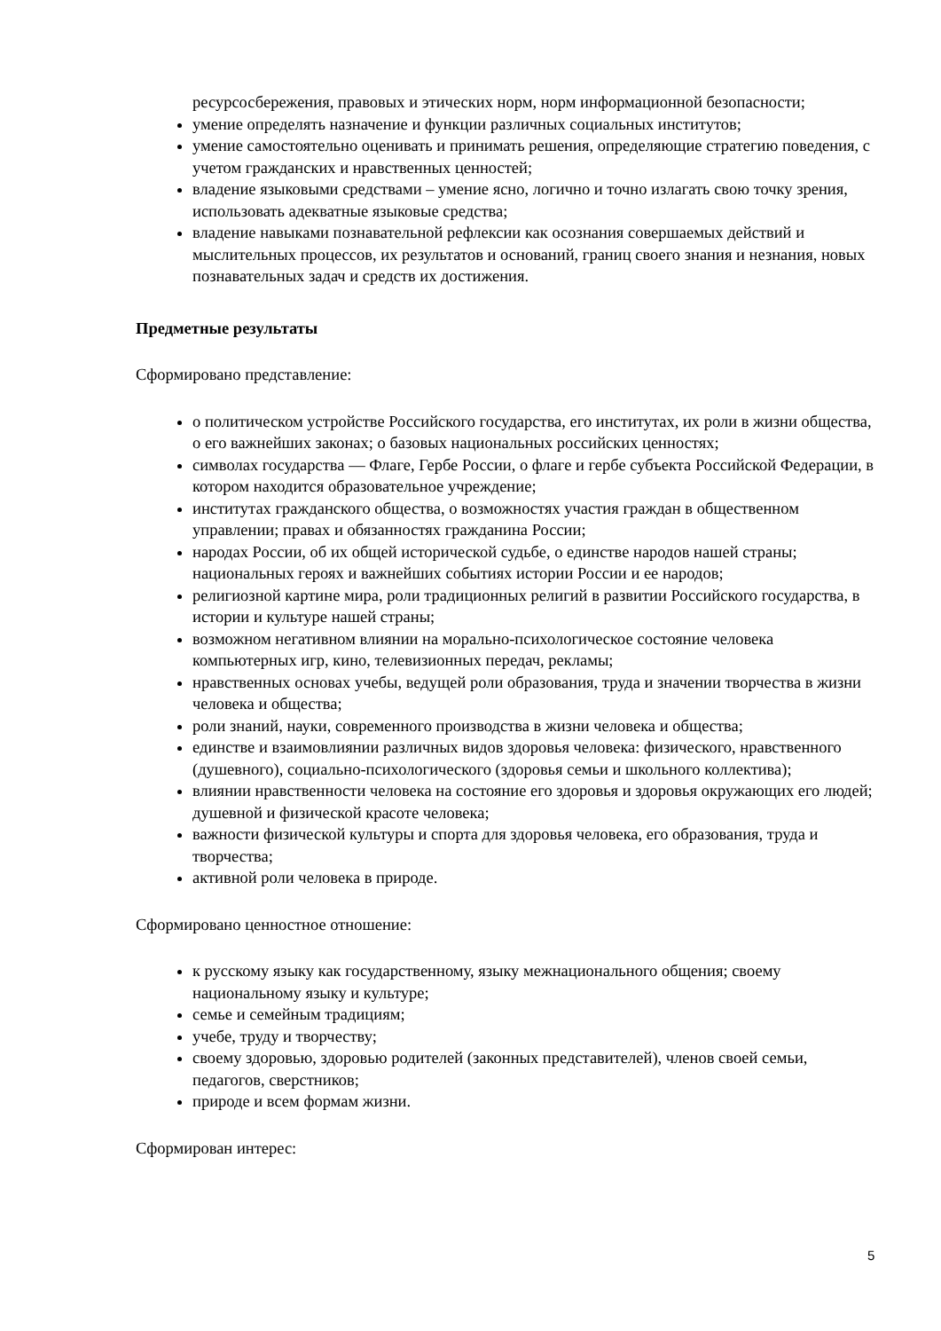ресурсосбережения, правовых и этических норм, норм информационной безопасности;
умение определять назначение и функции различных социальных институтов;
умение самостоятельно оценивать и принимать решения, определяющие стратегию поведения, с учетом гражданских и нравственных ценностей;
владение языковыми средствами – умение ясно, логично и точно излагать свою точку зрения, использовать адекватные языковые средства;
владение навыками познавательной рефлексии как осознания совершаемых действий и мыслительных процессов, их результатов и оснований, границ своего знания и незнания, новых познавательных задач и средств их достижения.
Предметные результаты
Сформировано представление:
о политическом устройстве Российского государства, его институтах, их роли в жизни общества, о его важнейших законах; о базовых национальных российских ценностях;
символах государства — Флаге, Гербе России, о флаге и гербе субъекта Российской Федерации, в котором находится образовательное учреждение;
институтах гражданского общества, о возможностях участия граждан в общественном управлении; правах и обязанностях гражданина России;
народах России, об их общей исторической судьбе, о единстве народов нашей страны; национальных героях и важнейших событиях истории России и ее народов;
религиозной картине мира, роли традиционных религий в развитии Российского государства, в истории и культуре нашей страны;
возможном негативном влиянии на морально-психологическое состояние человека компьютерных игр, кино, телевизионных передач, рекламы;
нравственных основах учебы, ведущей роли образования, труда и значении творчества в жизни человека и общества;
роли знаний, науки, современного производства в жизни человека и общества;
единстве и взаимовлиянии различных видов здоровья человека: физического, нравственного (душевного), социально-психологического (здоровья семьи и школьного коллектива);
влиянии нравственности человека на состояние его здоровья и здоровья окружающих его людей; душевной и физической красоте человека;
важности физической культуры и спорта для здоровья человека, его образования, труда и творчества;
активной роли человека в природе.
Сформировано ценностное отношение:
к русскому языку как государственному, языку межнационального общения; своему национальному языку и культуре;
семье и семейным традициям;
учебе, труду и творчеству;
своему здоровью, здоровью родителей (законных представителей), членов своей семьи, педагогов, сверстников;
природе и всем формам жизни.
Сформирован интерес:
5